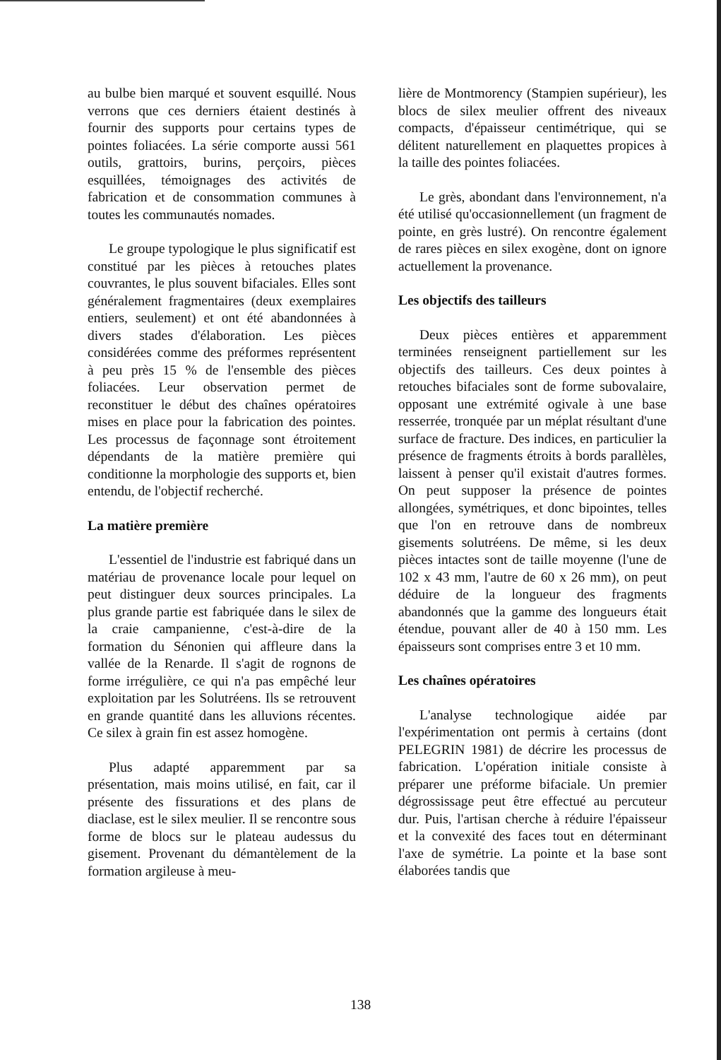au bulbe bien marqué et souvent esquillé. Nous verrons que ces derniers étaient destinés à fournir des supports pour certains types de pointes foliacées. La série comporte aussi 561 outils, grattoirs, burins, perçoirs, pièces esquillées, témoignages des activités de fabrication et de consommation communes à toutes les communautés nomades.
Le groupe typologique le plus significatif est constitué par les pièces à retouches plates couvrantes, le plus souvent bifaciales. Elles sont généralement fragmentaires (deux exemplaires entiers, seulement) et ont été abandonnées à divers stades d'élaboration. Les pièces considérées comme des préformes représentent à peu près 15 % de l'ensemble des pièces foliacées. Leur observation permet de reconstituer le début des chaînes opératoires mises en place pour la fabrication des pointes. Les processus de façonnage sont étroitement dépendants de la matière première qui conditionne la morphologie des supports et, bien entendu, de l'objectif recherché.
La matière première
L'essentiel de l'industrie est fabriqué dans un matériau de provenance locale pour lequel on peut distinguer deux sources principales. La plus grande partie est fabriquée dans le silex de la craie campanienne, c'est-à-dire de la formation du Sénonien qui affleure dans la vallée de la Renarde. Il s'agit de rognons de forme irrégulière, ce qui n'a pas empêché leur exploitation par les Solutréens. Ils se retrouvent en grande quantité dans les alluvions récentes. Ce silex à grain fin est assez homogène.
Plus adapté apparemment par sa présentation, mais moins utilisé, en fait, car il présente des fissurations et des plans de diaclase, est le silex meulier. Il se rencontre sous forme de blocs sur le plateau audessus du gisement. Provenant du démantèlement de la formation argileuse à meu-
lière de Montmorency (Stampien supérieur), les blocs de silex meulier offrent des niveaux compacts, d'épaisseur centimétrique, qui se délitent naturellement en plaquettes propices à la taille des pointes foliacées.
Le grès, abondant dans l'environnement, n'a été utilisé qu'occasionnellement (un fragment de pointe, en grès lustré). On rencontre également de rares pièces en silex exogène, dont on ignore actuellement la provenance.
Les objectifs des tailleurs
Deux pièces entières et apparemment terminées renseignent partiellement sur les objectifs des tailleurs. Ces deux pointes à retouches bifaciales sont de forme subovalaire, opposant une extrémité ogivale à une base resserrée, tronquée par un méplat résultant d'une surface de fracture. Des indices, en particulier la présence de fragments étroits à bords parallèles, laissent à penser qu'il existait d'autres formes. On peut supposer la présence de pointes allongées, symétriques, et donc bipointes, telles que l'on en retrouve dans de nombreux gisements solutréens. De même, si les deux pièces intactes sont de taille moyenne (l'une de 102 x 43 mm, l'autre de 60 x 26 mm), on peut déduire de la longueur des fragments abandonnés que la gamme des longueurs était étendue, pouvant aller de 40 à 150 mm. Les épaisseurs sont comprises entre 3 et 10 mm.
Les chaînes opératoires
L'analyse technologique aidée par l'expérimentation ont permis à certains (dont PELEGRIN 1981) de décrire les processus de fabrication. L'opération initiale consiste à préparer une préforme bifaciale. Un premier dégrossissage peut être effectué au percuteur dur. Puis, l'artisan cherche à réduire l'épaisseur et la convexité des faces tout en déterminant l'axe de symétrie. La pointe et la base sont élaborées tandis que
138